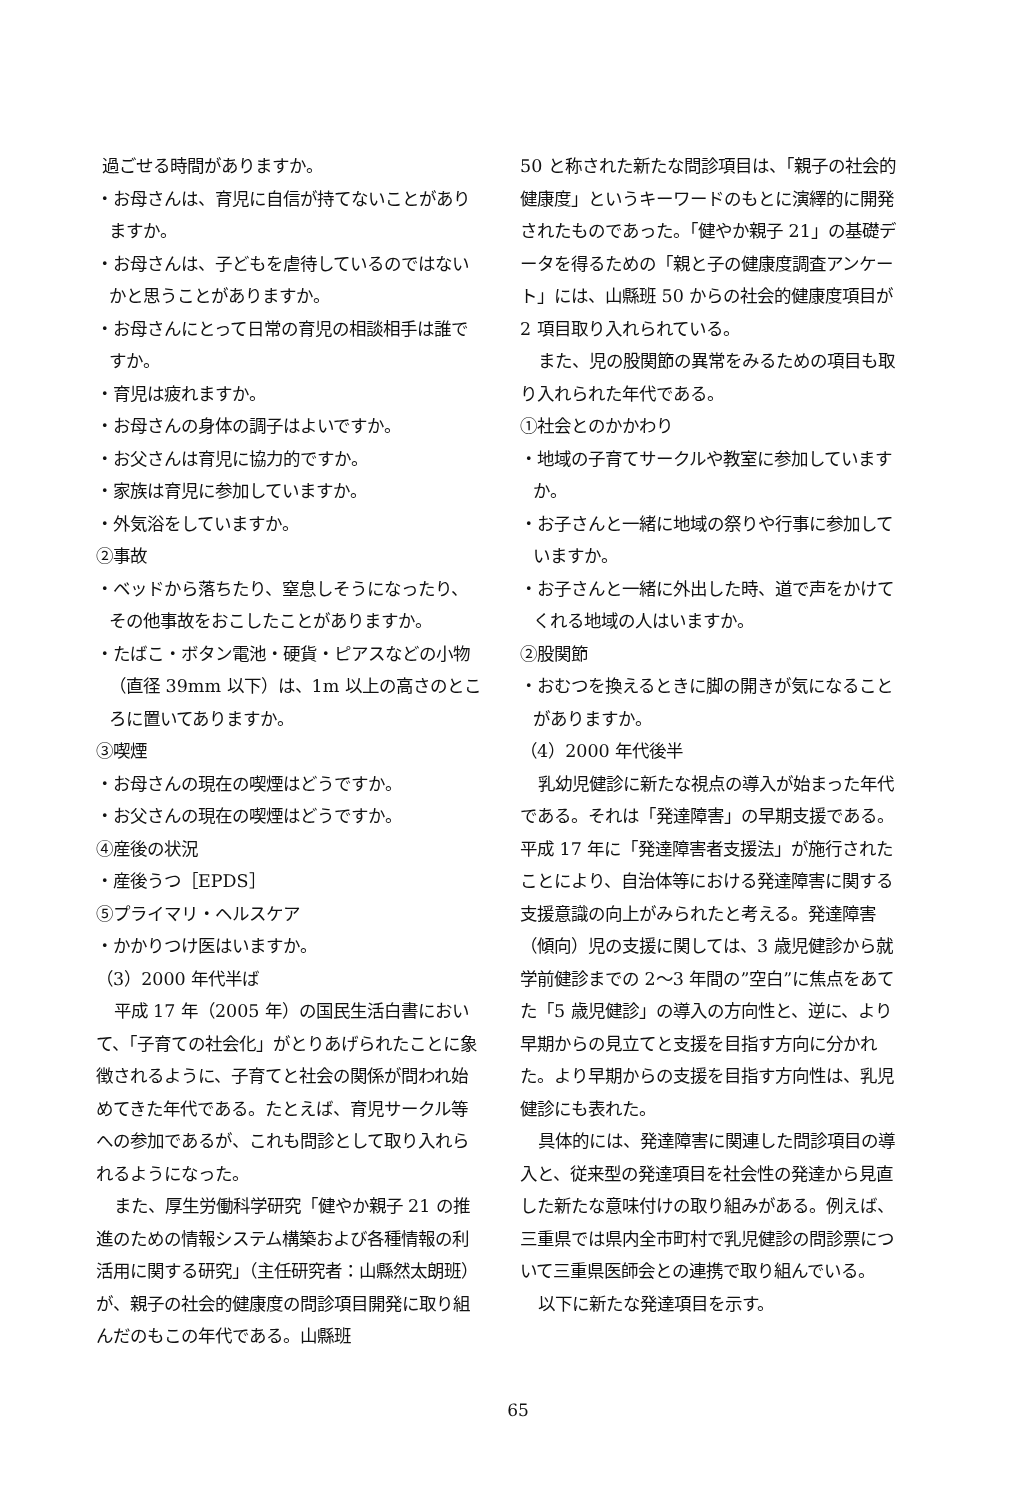過ごせる時間がありますか。
・お母さんは、育児に自信が持てないことがありますか。
・お母さんは、子どもを虐待しているのではないかと思うことがありますか。
・お母さんにとって日常の育児の相談相手は誰ですか。
・育児は疲れますか。
・お母さんの身体の調子はよいですか。
・お父さんは育児に協力的ですか。
・家族は育児に参加していますか。
・外気浴をしていますか。
②事故
・ベッドから落ちたり、窒息しそうになったり、その他事故をおこしたことがありますか。
・たばこ・ボタン電池・硬貨・ピアスなどの小物（直径 39mm 以下）は、1m 以上の高さのところに置いてありますか。
③喫煙
・お母さんの現在の喫煙はどうですか。
・お父さんの現在の喫煙はどうですか。
④産後の状況
・産後うつ［EPDS］
⑤プライマリ・ヘルスケア
・かかりつけ医はいますか。
（3）2000 年代半ば
平成 17 年（2005 年）の国民生活白書において、「子育ての社会化」がとりあげられたことに象徴されるように、子育てと社会の関係が問われ始めてきた年代である。たとえば、育児サークル等への参加であるが、これも問診として取り入れられるようになった。
また、厚生労働科学研究「健やか親子 21 の推進のための情報システム構築および各種情報の利活用に関する研究」（主任研究者：山縣然太朗班）が、親子の社会的健康度の問診項目開発に取り組んだのもこの年代である。山縣班
50 と称された新たな問診項目は、「親子の社会的健康度」というキーワードのもとに演繹的に開発されたものであった。「健やか親子 21」の基礎データを得るための「親と子の健康度調査アンケート」には、山縣班 50 からの社会的健康度項目が 2 項目取り入れられている。
また、児の股関節の異常をみるための項目も取り入れられた年代である。
①社会とのかかわり
・地域の子育てサークルや教室に参加していますか。
・お子さんと一緒に地域の祭りや行事に参加していますか。
・お子さんと一緒に外出した時、道で声をかけてくれる地域の人はいますか。
②股関節
・おむつを換えるときに脚の開きが気になることがありますか。
（4）2000 年代後半
乳幼児健診に新たな視点の導入が始まった年代である。それは「発達障害」の早期支援である。平成 17 年に「発達障害者支援法」が施行されたことにより、自治体等における発達障害に関する支援意識の向上がみられたと考える。発達障害（傾向）児の支援に関しては、3 歳児健診から就学前健診までの 2〜3 年間の”空白”に焦点をあてた「5 歳児健診」の導入の方向性と、逆に、より早期からの見立てと支援を目指す方向に分かれた。より早期からの支援を目指す方向性は、乳児健診にも表れた。
具体的には、発達障害に関連した問診項目の導入と、従来型の発達項目を社会性の発達から見直した新たな意味付けの取り組みがある。例えば、三重県では県内全市町村で乳児健診の問診票について三重県医師会との連携で取り組んでいる。
以下に新たな発達項目を示す。
65